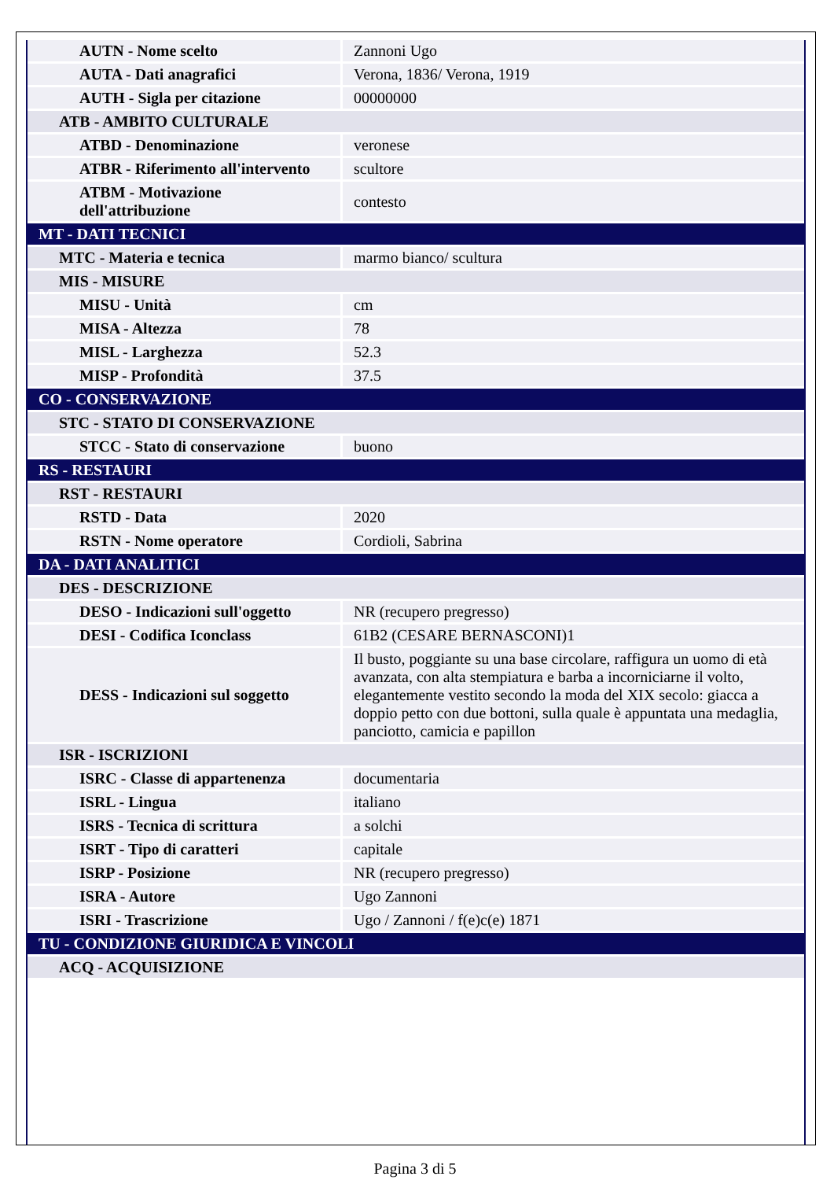| AUTN - Nome scelto | Zannoni Ugo |
| AUTA - Dati anagrafici | Verona, 1836/ Verona, 1919 |
| AUTH - Sigla per citazione | 00000000 |
| ATB - AMBITO CULTURALE | |
| ATBD - Denominazione | veronese |
| ATBR - Riferimento all'intervento | scultore |
| ATBM - Motivazione dell'attribuzione | contesto |
| MT - DATI TECNICI | |
| MTC - Materia e tecnica | marmo bianco/ scultura |
| MIS - MISURE | |
| MISU - Unità | cm |
| MISA - Altezza | 78 |
| MISL - Larghezza | 52.3 |
| MISP - Profondità | 37.5 |
| CO - CONSERVAZIONE | |
| STC - STATO DI CONSERVAZIONE | |
| STCC - Stato di conservazione | buono |
| RS - RESTAURI | |
| RST - RESTAURI | |
| RSTD - Data | 2020 |
| RSTN - Nome operatore | Cordioli, Sabrina |
| DA - DATI ANALITICI | |
| DES - DESCRIZIONE | |
| DESO - Indicazioni sull'oggetto | NR (recupero pregresso) |
| DESI - Codifica Iconclass | 61B2 (CESARE BERNASCONI)1 |
| DESS - Indicazioni sul soggetto | Il busto, poggiante su una base circolare, raffigura un uomo di età avanzata, con alta stempiatura e barba a incorniciarne il volto, elegantemente vestito secondo la moda del XIX secolo: giacca a doppio petto con due bottoni, sulla quale è appuntata una medaglia, panciotto, camicia e papillon |
| ISR - ISCRIZIONI | |
| ISRC - Classe di appartenenza | documentaria |
| ISRL - Lingua | italiano |
| ISRS - Tecnica di scrittura | a solchi |
| ISRT - Tipo di caratteri | capitale |
| ISRP - Posizione | NR (recupero pregresso) |
| ISRA - Autore | Ugo Zannoni |
| ISRI - Trascrizione | Ugo / Zannoni / f(e)c(e) 1871 |
| TU - CONDIZIONE GIURIDICA E VINCOLI | |
| ACQ - ACQUISIZIONE | |
Pagina 3 di 5